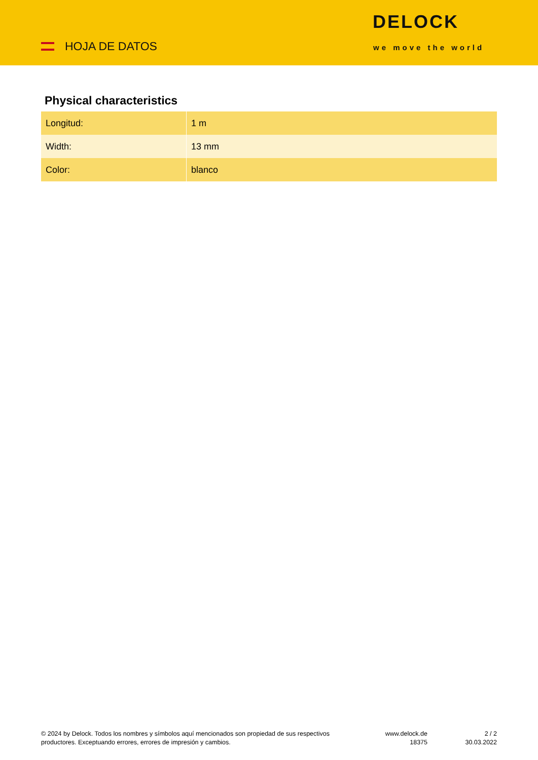HOJA DE DATOS
DELOCK
we move the world
Physical characteristics
| Longitud: | 1 m |
| Width: | 13 mm |
| Color: | blanco |
© 2024 by Delock. Todos los nombres y símbolos aquí mencionados son propiedad de sus respectivos productores. Exceptuando errores, errores de impresión y cambios.
www.delock.de
18375
2 / 2
30.03.2022